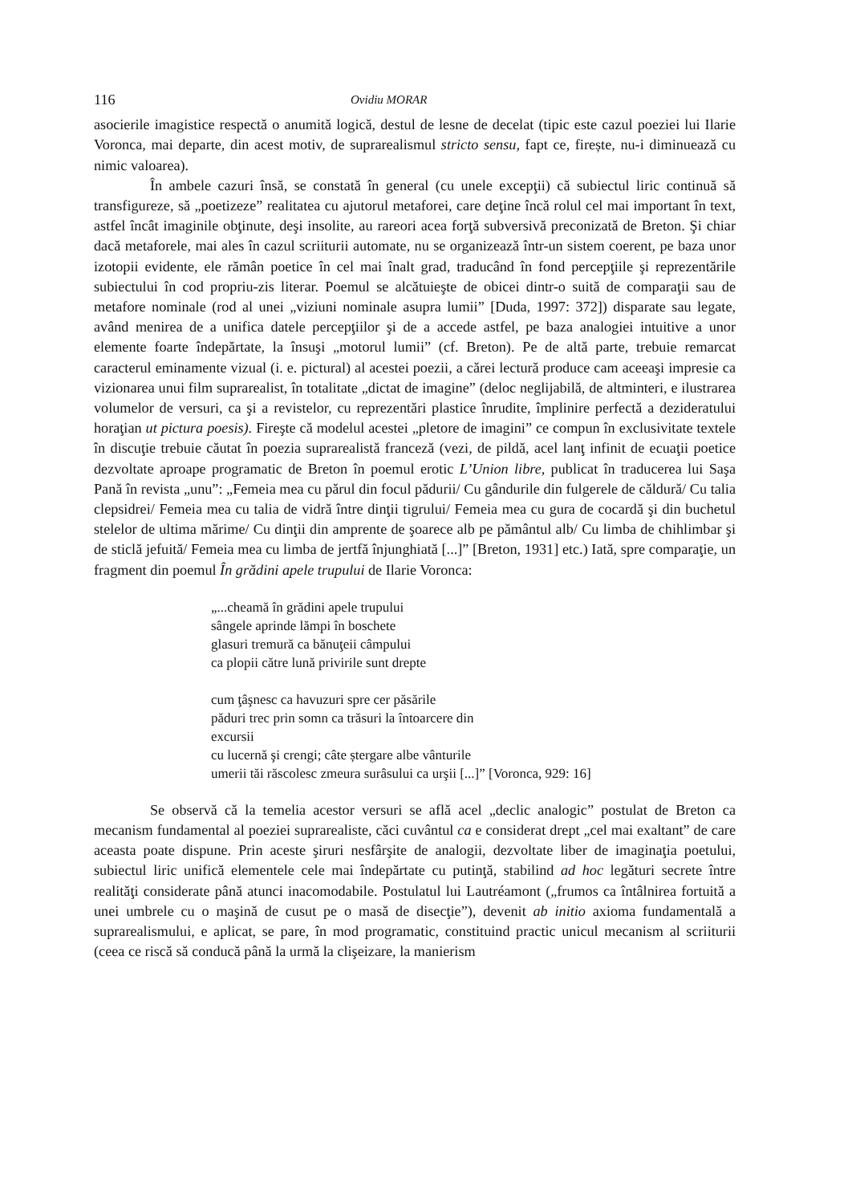116 Ovidiu MORAR
asocierile imagistice respectă o anumită logică, destul de lesne de decelat (tipic este cazul poeziei lui Ilarie Voronca, mai departe, din acest motiv, de suprarealismul stricto sensu, fapt ce, firește, nu-i diminuează cu nimic valoarea).
În ambele cazuri însă, se constată în general (cu unele excepţii) că subiectul liric continuă să transfigureze, să „poetizeze” realitatea cu ajutorul metaforei, care deţine încă rolul cel mai important în text, astfel încât imaginile obţinute, deşi insolite, au rareori acea forţă subversivă preconizată de Breton. Şi chiar dacă metaforele, mai ales în cazul scriiturii automate, nu se organizează într-un sistem coerent, pe baza unor izotopii evidente, ele rămân poetice în cel mai înalt grad, traducând în fond percepţiile şi reprezentările subiectului în cod propriu-zis literar. Poemul se alcătuieşte de obicei dintr-o suită de comparaţii sau de metafore nominale (rod al unei „viziuni nominale asupra lumii” [Duda, 1997: 372]) disparate sau legate, având menirea de a unifica datele percepţiilor şi de a accede astfel, pe baza analogiei intuitive a unor elemente foarte îndepărtate, la însuşi „motorul lumii” (cf. Breton). Pe de altă parte, trebuie remarcat caracterul eminamente vizual (i. e. pictural) al acestei poezii, a cărei lectură produce cam aceeaşi impresie ca vizionarea unui film suprarealist, în totalitate „dictat de imagine” (deloc neglijabilă, de altminteri, e ilustrarea volumelor de versuri, ca şi a revistelor, cu reprezentări plastice înrudite, împlinire perfectă a dezideratului horaţian ut pictura poesis). Fireşte că modelul acestei „pletore de imagini” ce compun în exclusivitate textele în discuţie trebuie căutat în poezia suprarealistă franceză (vezi, de pildă, acel lanţ infinit de ecuaţii poetice dezvoltate aproape programatic de Breton în poemul erotic L’Union libre, publicat în traducerea lui Saşa Pană în revista „unu”: „Femeia mea cu părul din focul pădurii/ Cu gândurile din fulgerele de căldură/ Cu talia clepsidrei/ Femeia mea cu talia de vidră între dinţii tigrului/ Femeia mea cu gura de cocardă şi din buchetul stelelor de ultima mărime/ Cu dinţii din amprente de şoarece alb pe pământul alb/ Cu limba de chihlimbar şi de sticlă jefuită/ Femeia mea cu limba de jertfă înjunghiată [...]” [Breton, 1931] etc.) Iată, spre comparaţie, un fragment din poemul În grădini apele trupului de Ilarie Voronca:
„...cheamă în grădini apele trupului
sângele aprinde lămpi în boschete
glasuri tremură ca bănuţeii câmpului
ca plopii către lună privirile sunt drepte
cum ţâşnesc ca havuzuri spre cer păsările
păduri trec prin somn ca trăsuri la întoarcere din
excursii
cu lucernă şi crengi; câte ștergare albe vânturile
umerii tăi răscolesc zmeura surâsului ca urşii [...]” [Voronca, 929: 16]
Se observă că la temelia acestor versuri se află acel „declic analogic” postulat de Breton ca mecanism fundamental al poeziei suprarealiste, căci cuvântul ca e considerat drept „cel mai exaltant” de care aceasta poate dispune. Prin aceste şiruri nesfârşite de analogii, dezvoltate liber de imaginaţia poetului, subiectul liric unifică elementele cele mai îndepărtate cu putinţă, stabilind ad hoc legături secrete între realităţi considerate până atunci inacomodabile. Postulatul lui Lautréamont („frumos ca întâlnirea fortuită a unei umbrele cu o maşină de cusut pe o masă de disecţie”), devenit ab initio axioma fundamentală a suprarealismului, e aplicat, se pare, în mod programatic, constituind practic unicul mecanism al scriiturii (ceea ce riscă să conducă până la urmă la clişeizare, la manierism